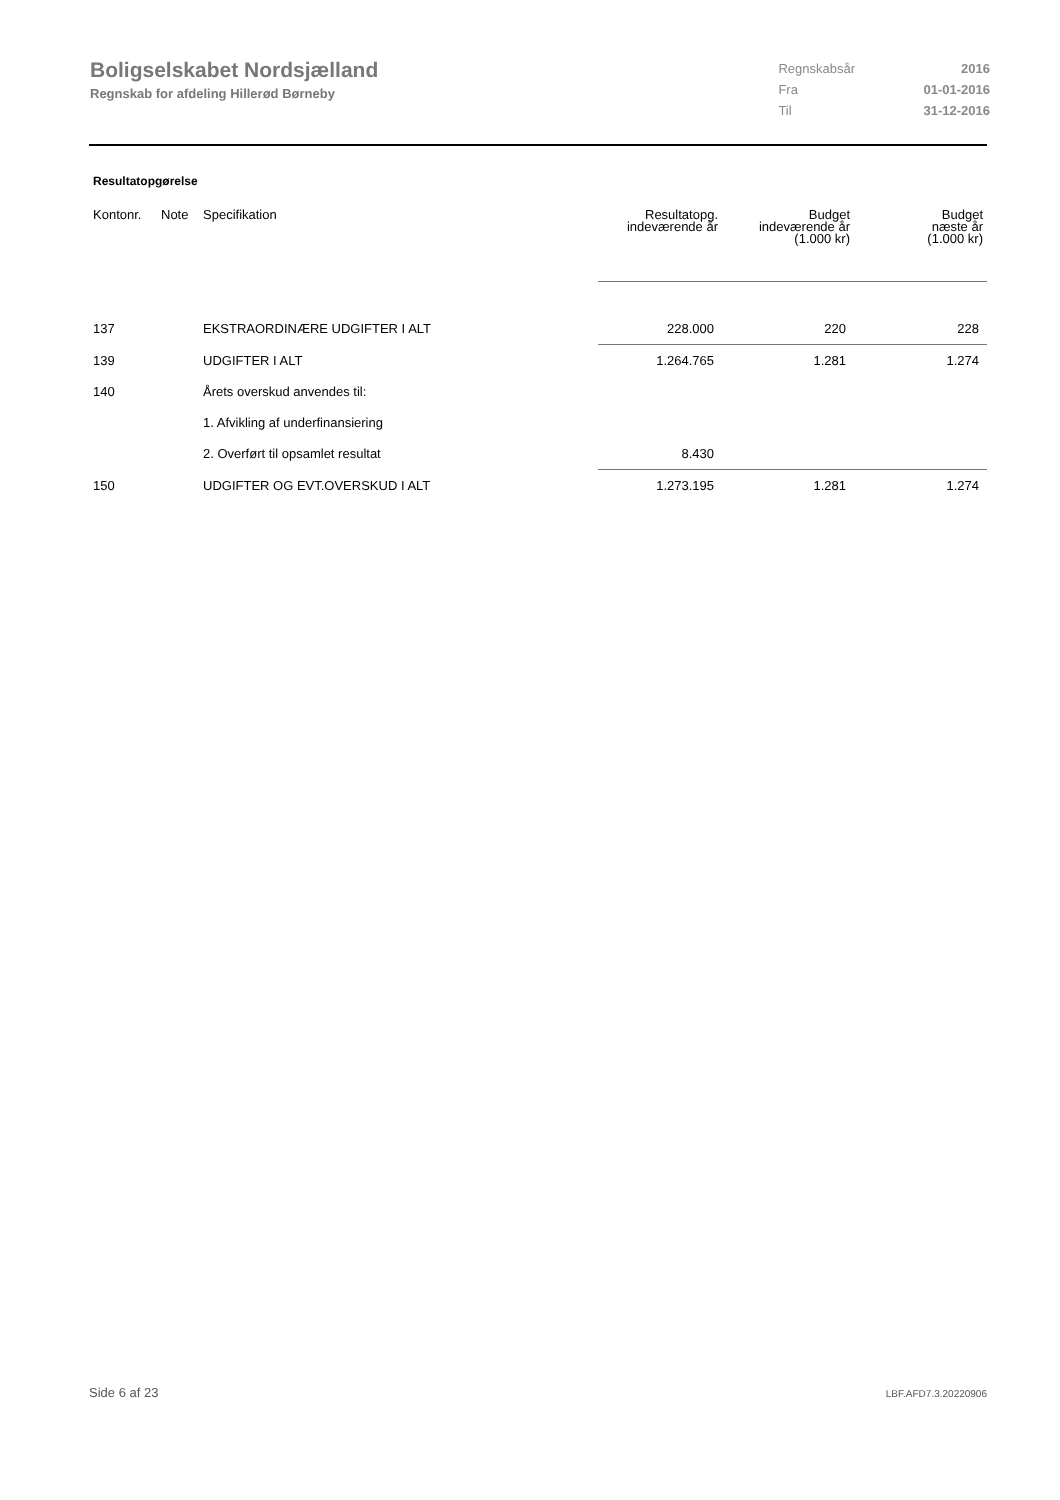Boligselskabet Nordsjælland
Regnskab for afdeling Hillerød Børneby
| Regnskabsår | 2016 |
| Fra | 01-01-2016 |
| Til | 31-12-2016 |
Resultatopgørelse
| Kontonr. | Note | Specifikation | Resultatopg. indeværende år | Budget indeværende år (1.000 kr) | Budget næste år (1.000 kr) |
| --- | --- | --- | --- | --- | --- |
| 137 | | EKSTRAORDINÆRE UDGIFTER I ALT | 228.000 | 220 | 228 |
| 139 | | UDGIFTER I ALT | 1.264.765 | 1.281 | 1.274 |
| 140 | | Årets overskud anvendes til: | | | |
| | | 1. Afvikling af underfinansiering | | | |
| | | 2. Overført til opsamlet resultat | 8.430 | | |
| 150 | | UDGIFTER OG EVT.OVERSKUD I ALT | 1.273.195 | 1.281 | 1.274 |
Side 6 af 23 LBF.AFD7.3.20220906